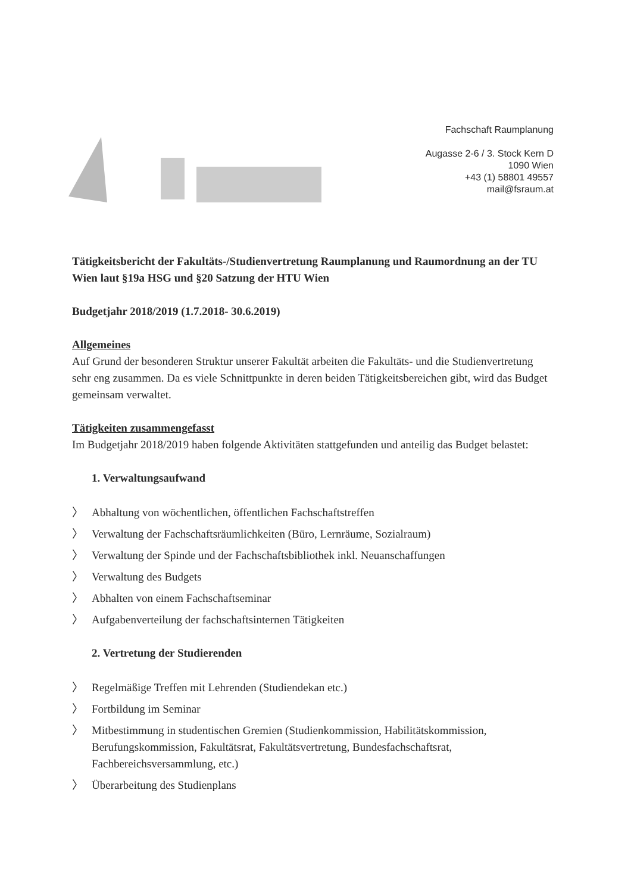Fachschaft Raumplanung
Augasse 2-6 / 3. Stock Kern D
1090 Wien
+43 (1) 58801 49557
mail@fsraum.at
Tätigkeitsbericht der Fakultäts-/Studienvertretung Raumplanung und Raumordnung an der TU Wien laut §19a HSG und §20 Satzung der HTU Wien
Budgetjahr 2018/2019 (1.7.2018- 30.6.2019)
Allgemeines
Auf Grund der besonderen Struktur unserer Fakultät arbeiten die Fakultäts- und die Studienvertretung sehr eng zusammen. Da es viele Schnittpunkte in deren beiden Tätigkeitsbereichen gibt, wird das Budget gemeinsam verwaltet.
Tätigkeiten zusammengefasst
Im Budgetjahr 2018/2019 haben folgende Aktivitäten stattgefunden und anteilig das Budget belastet:
1. Verwaltungsaufwand
〉 Abhaltung von wöchentlichen, öffentlichen Fachschaftstreffen
〉 Verwaltung der Fachschaftsräumlichkeiten (Büro, Lernräume, Sozialraum)
〉 Verwaltung der Spinde und der Fachschaftsbibliothek inkl. Neuanschaffungen
〉 Verwaltung des Budgets
〉 Abhalten von einem Fachschaftseminar
〉 Aufgabenverteilung der fachschaftsinternen Tätigkeiten
2. Vertretung der Studierenden
〉 Regelmäßige Treffen mit Lehrenden (Studiendekan etc.)
〉 Fortbildung im Seminar
〉 Mitbestimmung in studentischen Gremien (Studienkommission, Habilitätskommission, Berufungskommission, Fakultätsrat, Fakultätsvertretung, Bundesfachschaftsrat, Fachbereichsversammlung, etc.)
〉 Überarbeitung des Studienplans